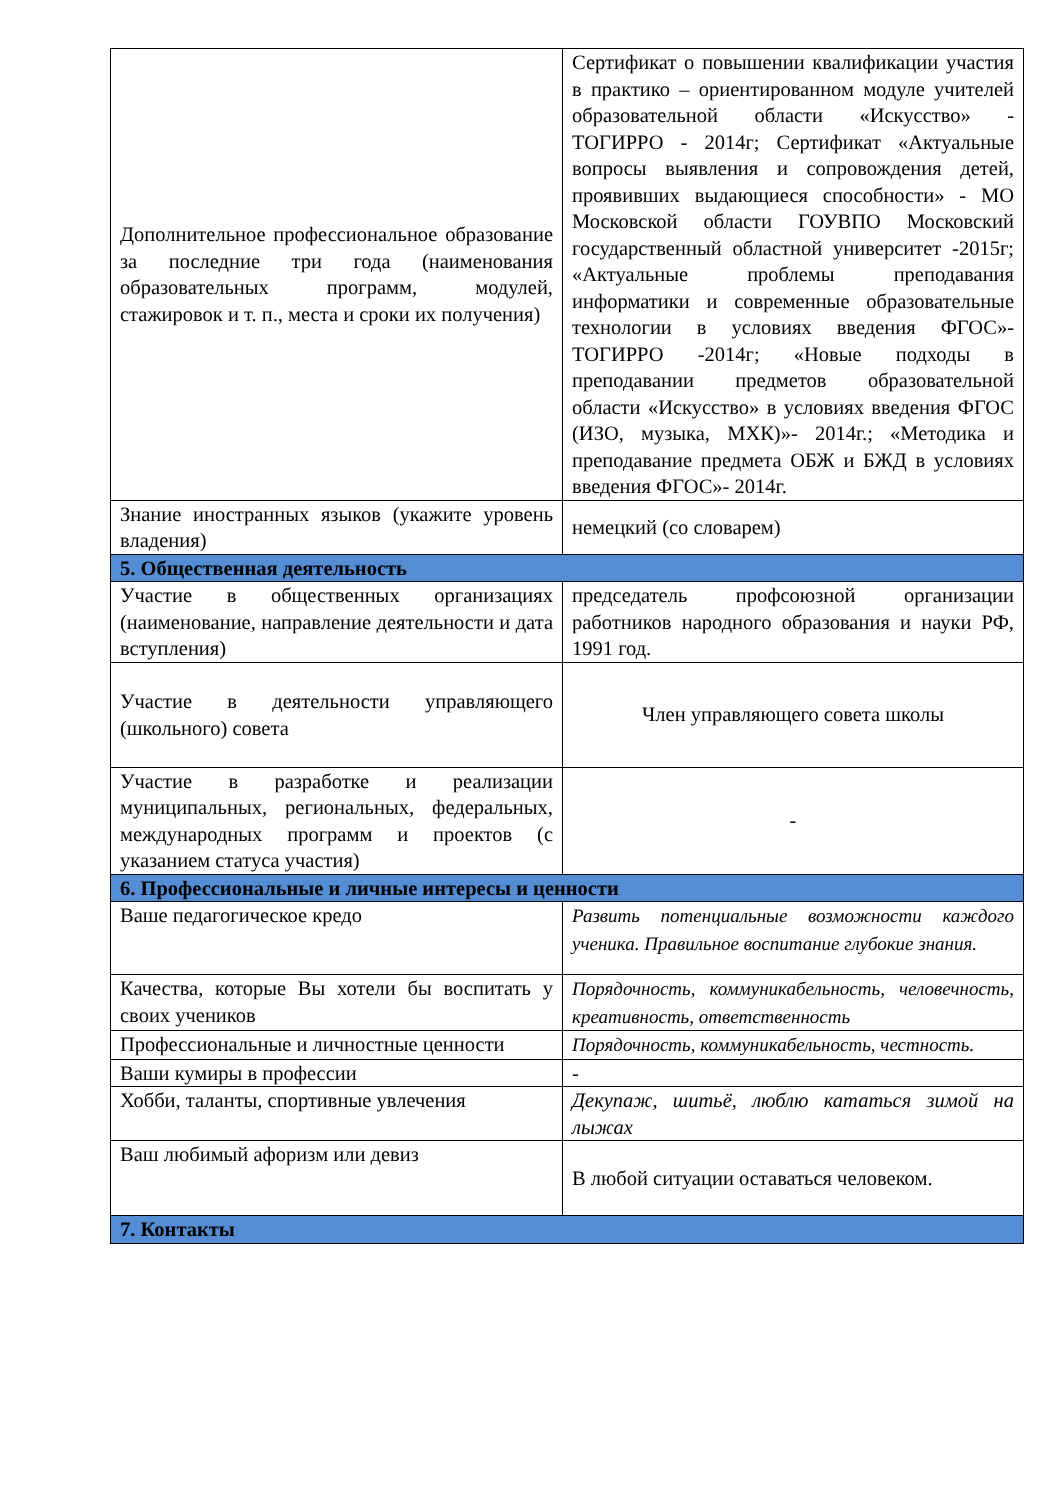| Дополнительное профессиональное образование за последние три года (наименования образовательных программ, модулей, стажировок и т. п., места и сроки их получения) | Сертификат о повышении квалификации участия в практико – ориентированном модуле учителей образовательной области «Искусство» - ТОГИРРО - 2014г; Сертификат «Актуальные вопросы выявления и сопровождения детей, проявивших выдающиеся способности» - МО Московской области ГОУВПО Московский государственный областной университет -2015г; «Актуальные проблемы преподавания информатики и современные образовательные технологии в условиях введения ФГОС»- ТОГИРРО -2014г; «Новые подходы в преподавании предметов образовательной области «Искусство» в условиях введения ФГОС (ИЗО, музыка, МХК)»- 2014г.; «Методика и преподавание предмета ОБЖ и БЖД в условиях введения ФГОС»- 2014г. |
| Знание иностранных языков (укажите уровень владения) | немецкий (со словарем) |
| 5. Общественная деятельность | |
| Участие в общественных организациях (наименование, направление деятельности и дата вступления) | председатель профсоюзной организации работников народного образования и науки РФ, 1991 год. |
| Участие в деятельности управляющего (школьного) совета | Член управляющего совета школы |
| Участие в разработке и реализации муниципальных, региональных, федеральных, международных программ и проектов (с указанием статуса участия) | - |
| 6. Профессиональные и личные интересы и ценности | |
| Ваше педагогическое кредо | Развить потенциальные возможности каждого ученика. Правильное воспитание глубокие знания. |
| Качества, которые Вы хотели бы воспитать у своих учеников | Порядочность, коммуникабельность, человечность, креативность, ответственность |
| Профессиональные и личностные ценности | Порядочность, коммуникабельность, честность. |
| Ваши кумиры в профессии | - |
| Хобби, таланты, спортивные увлечения | Декупаж, шитьё, люблю кататься зимой на лыжах |
| Ваш любимый афоризм или девиз | В любой ситуации оставаться человеком. |
| 7. Контакты | |